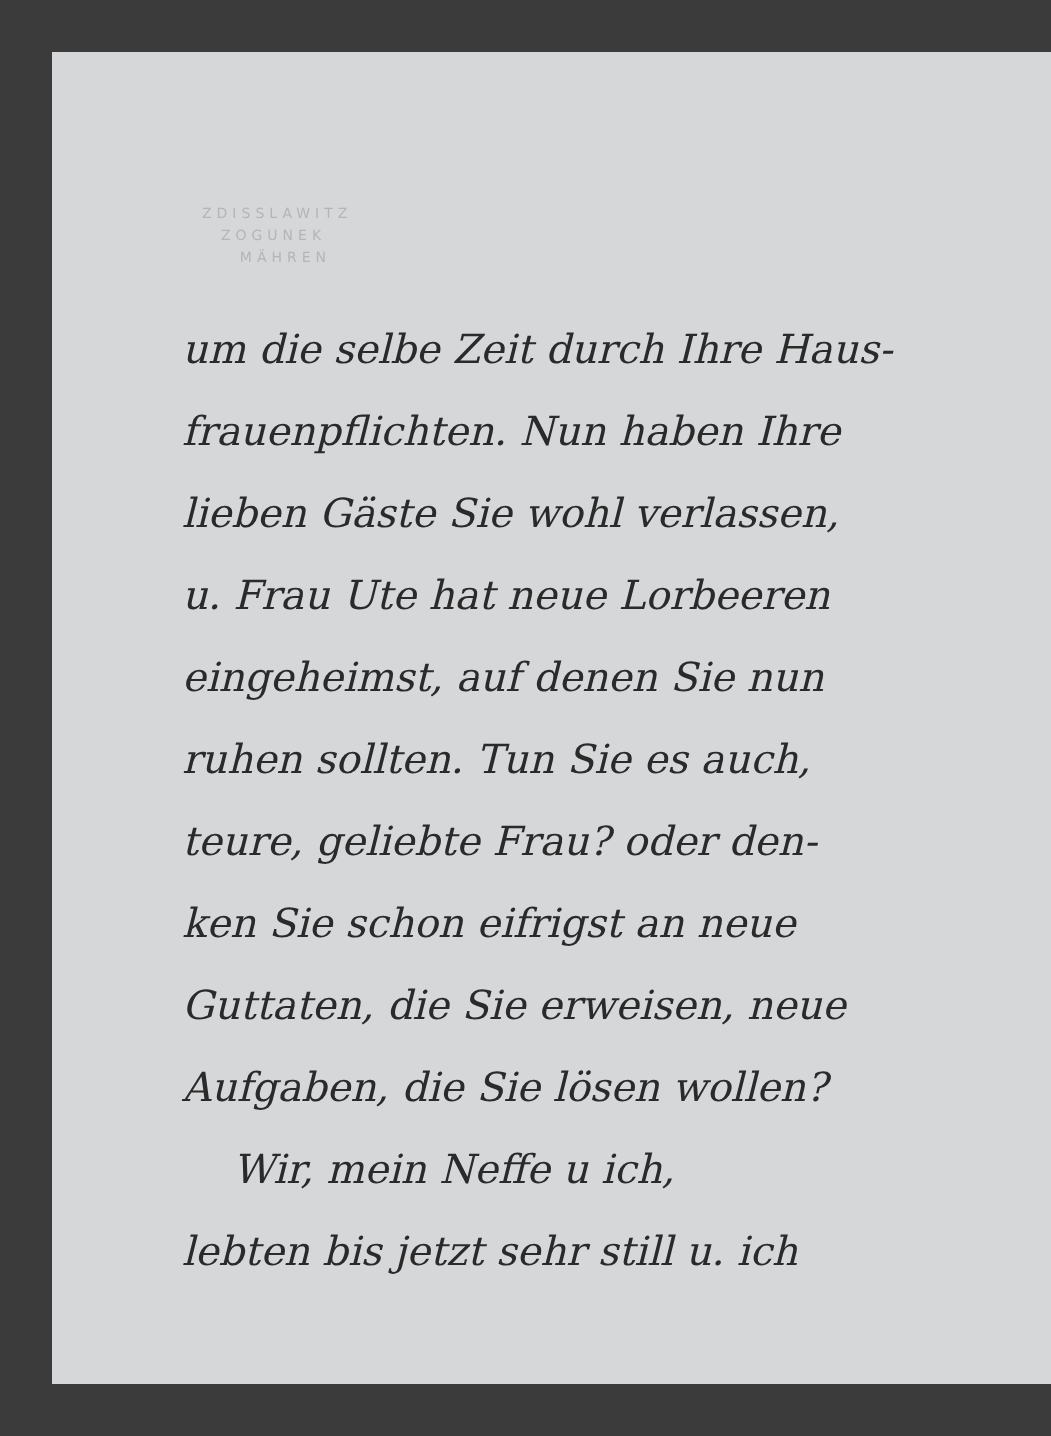ZDISSLAWITZ
ZOGUNEK
MÄHREN
um die selbe Zeit durch Ihre Haus-
frauenpflichten. Nun haben Ihre
lieben Gäste Sie wohl verlassen,
u. Frau Ute hat neue Lorbeeren
eingeheimst, auf denen Sie nun
ruhen sollten. Tun Sie es auch,
teure, geliebte Frau? oder den-
ken Sie schon eifrigst an neue
Guttaten, die Sie erweisen, neue
Aufgaben, die Sie lösen wollen?
Wir, mein Neffe u ich,
lebten bis jetzt sehr still u. ich